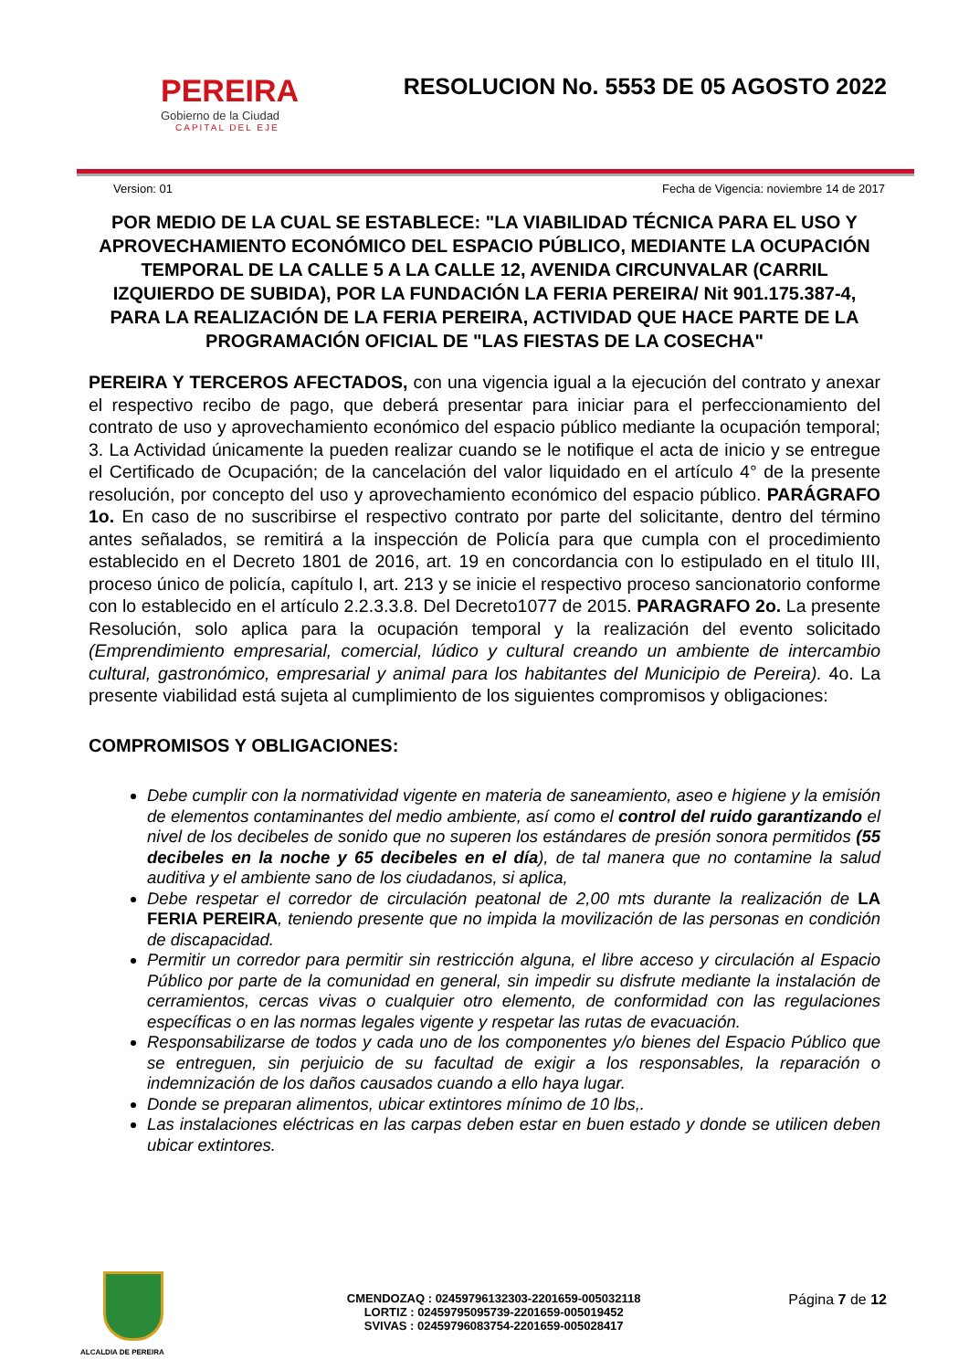PEREIRA
Gobierno de la Ciudad
CAPITAL DEL EJE
RESOLUCION No. 5553 DE 05 AGOSTO 2022
Version: 01 Fecha de Vigencia: noviembre 14 de 2017
POR MEDIO DE LA CUAL SE ESTABLECE: "LA VIABILIDAD TÉCNICA PARA EL USO Y APROVECHAMIENTO ECONÓMICO DEL ESPACIO PÚBLICO, MEDIANTE LA OCUPACIÓN TEMPORAL DE LA CALLE 5 A LA CALLE 12, AVENIDA CIRCUNVALAR (CARRIL IZQUIERDO DE SUBIDA), POR LA FUNDACIÓN LA FERIA PEREIRA/ Nit 901.175.387-4, PARA LA REALIZACIÓN DE LA FERIA PEREIRA, ACTIVIDAD QUE HACE PARTE DE LA PROGRAMACIÓN OFICIAL DE "LAS FIESTAS DE LA COSECHA"
PEREIRA Y TERCEROS AFECTADOS, con una vigencia igual a la ejecución del contrato y anexar el respectivo recibo de pago, que deberá presentar para iniciar para el perfeccionamiento del contrato de uso y aprovechamiento económico del espacio público mediante la ocupación temporal; 3. La Actividad únicamente la pueden realizar cuando se le notifique el acta de inicio y se entregue el Certificado de Ocupación; de la cancelación del valor liquidado en el artículo 4° de la presente resolución, por concepto del uso y aprovechamiento económico del espacio público. PARÁGRAFO 1o. En caso de no suscribirse el respectivo contrato por parte del solicitante, dentro del término antes señalados, se remitirá a la inspección de Policía para que cumpla con el procedimiento establecido en el Decreto 1801 de 2016, art. 19 en concordancia con lo estipulado en el titulo III, proceso único de policía, capítulo I, art. 213 y se inicie el respectivo proceso sancionatorio conforme con lo establecido en el artículo 2.2.3.3.8. Del Decreto1077 de 2015. PARAGRAFO 2o. La presente Resolución, solo aplica para la ocupación temporal y la realización del evento solicitado (Emprendimiento empresarial, comercial, lúdico y cultural creando un ambiente de intercambio cultural, gastronómico, empresarial y animal para los habitantes del Municipio de Pereira). 4o. La presente viabilidad está sujeta al cumplimiento de los siguientes compromisos y obligaciones:
COMPROMISOS Y OBLIGACIONES:
Debe cumplir con la normatividad vigente en materia de saneamiento, aseo e higiene y la emisión de elementos contaminantes del medio ambiente, así como el control del ruido garantizando el nivel de los decibeles de sonido que no superen los estándares de presión sonora permitidos (55 decibeles en la noche y 65 decibeles en el día), de tal manera que no contamine la salud auditiva y el ambiente sano de los ciudadanos, si aplica,
Debe respetar el corredor de circulación peatonal de 2,00 mts durante la realización de LA FERIA PEREIRA, teniendo presente que no impida la movilización de las personas en condición de discapacidad.
Permitir un corredor para permitir sin restricción alguna, el libre acceso y circulación al Espacio Público por parte de la comunidad en general, sin impedir su disfrute mediante la instalación de cerramientos, cercas vivas o cualquier otro elemento, de conformidad con las regulaciones específicas o en las normas legales vigente y respetar las rutas de evacuación.
Responsabilizarse de todos y cada uno de los componentes y/o bienes del Espacio Público que se entreguen, sin perjuicio de su facultad de exigir a los responsables, la reparación o indemnización de los daños causados cuando a ello haya lugar.
Donde se preparan alimentos, ubicar extintores mínimo de 10 lbs,.
Las instalaciones eléctricas en las carpas deben estar en buen estado y donde se utilicen deben ubicar extintores.
ALCALDIA DE PEREIRA
CMENDOZAQ : 02459796132303-2201659-005032118
LORTIZ : 02459795095739-2201659-005019452
SVIVAS : 02459796083754-2201659-005028417
Página 7 de 12